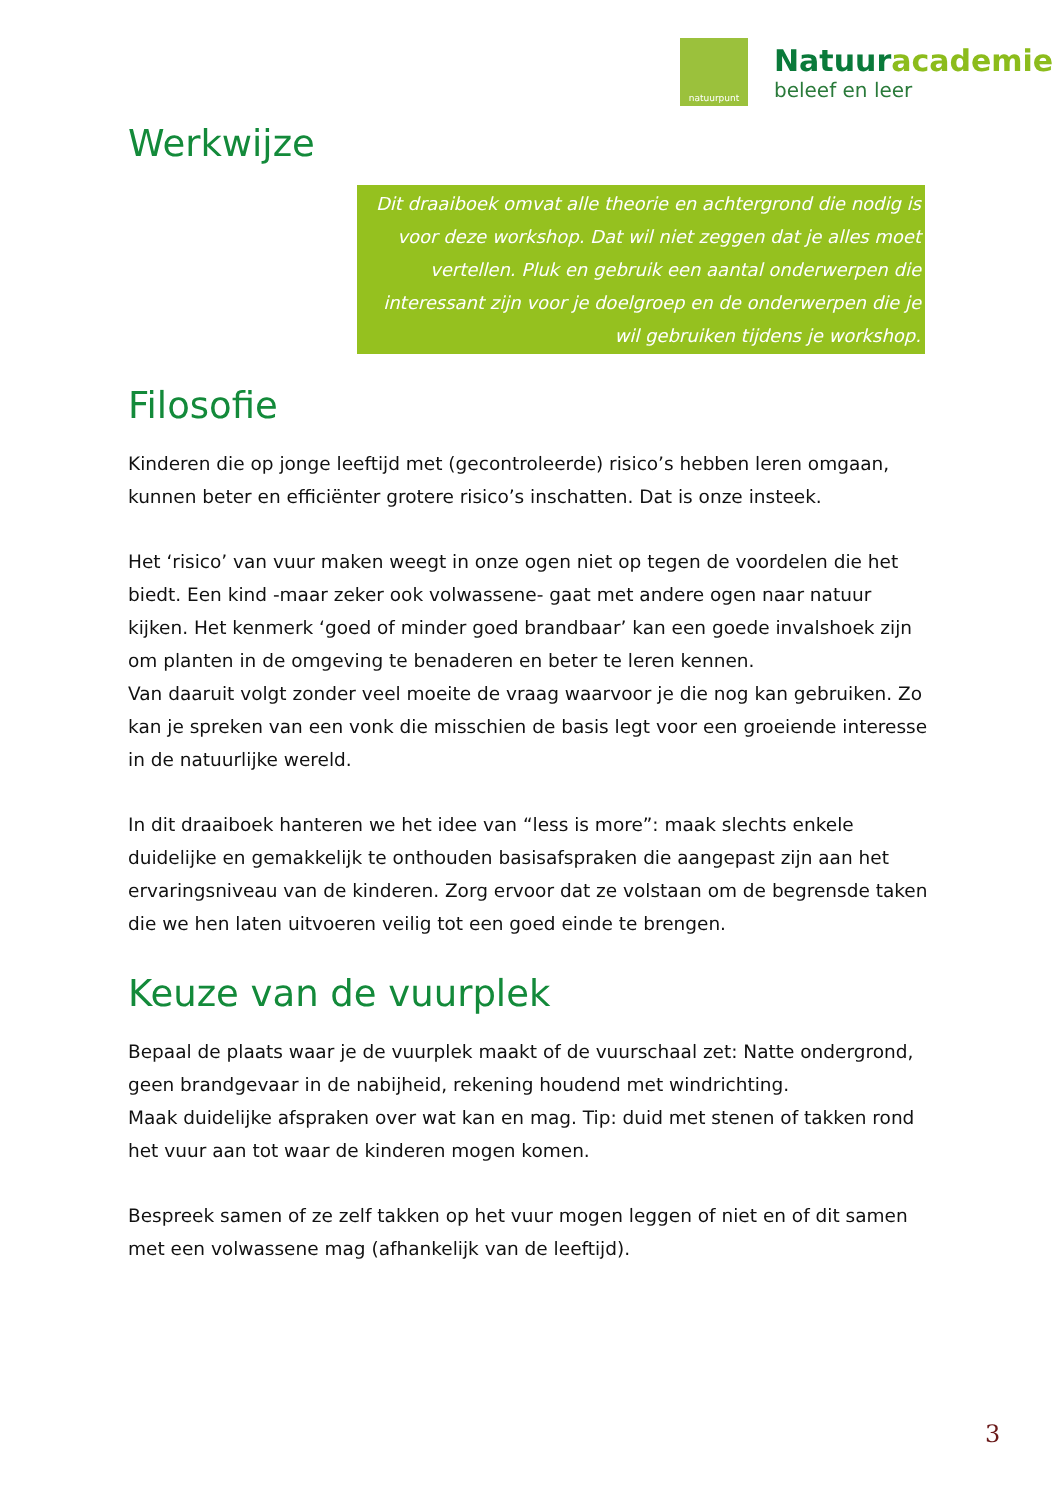natuurpunt
Natuuracademie
beleef en leer
Werkwijze
Dit draaiboek omvat alle theorie en achtergrond die nodig is voor deze workshop. Dat wil niet zeggen dat je alles moet vertellen. Pluk en gebruik een aantal onderwerpen die interessant zijn voor je doelgroep en de onderwerpen die je wil gebruiken tijdens je workshop.
Filosofie
Kinderen die op jonge leeftijd met (gecontroleerde) risico’s hebben leren omgaan, kunnen beter en efficiënter grotere risico’s inschatten. Dat is onze insteek.
Het ‘risico’ van vuur maken weegt in onze ogen niet op tegen de voordelen die het biedt. Een kind -maar zeker ook volwassene- gaat met andere ogen naar natuur kijken. Het kenmerk ‘goed of minder goed brandbaar’ kan een goede invalshoek zijn om planten in de omgeving te benaderen en beter te leren kennen.
Van daaruit volgt zonder veel moeite de vraag waarvoor je die nog kan gebruiken. Zo kan je spreken van een vonk die misschien de basis legt voor een groeiende interesse in de natuurlijke wereld.
In dit draaiboek hanteren we het idee van “less is more”: maak slechts enkele duidelijke en gemakkelijk te onthouden basisafspraken die aangepast zijn aan het ervaringsniveau van de kinderen. Zorg ervoor dat ze volstaan om de begrensde taken die we hen laten uitvoeren veilig tot een goed einde te brengen.
Keuze van de vuurplek
Bepaal de plaats waar je de vuurplek maakt of de vuurschaal zet: Natte ondergrond, geen brandgevaar in de nabijheid, rekening houdend met windrichting.
Maak duidelijke afspraken over wat kan en mag. Tip: duid met stenen of takken rond het vuur aan tot waar de kinderen mogen komen.
Bespreek samen of ze zelf takken op het vuur mogen leggen of niet en of dit samen met een volwassene mag (afhankelijk van de leeftijd).
3